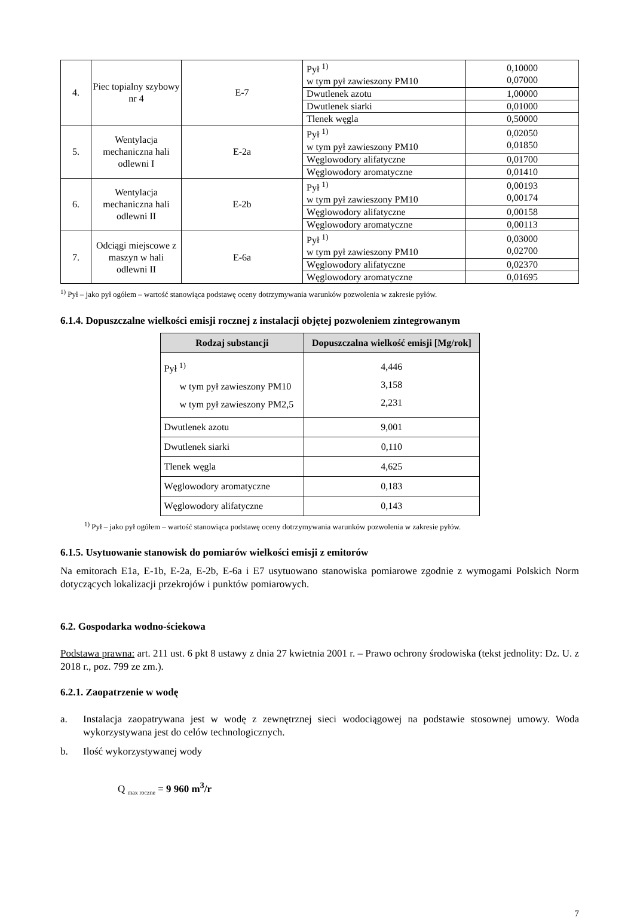| 4. | Piec topialny szybowy nr 4 | E-7 | Pył <sup>1)</sup> w tym pył zawieszony PM10 | 0,10000 0,07000 |
| | | | Dwutlenek azotu | 1,00000 |
| | | | Dwutlenek siarki | 0,01000 |
| | | | Tlenek węgla | 0,50000 |
| 5. | Wentylacja mechaniczna hali odlewni I | E-2a | Pył <sup>1)</sup> w tym pył zawieszony PM10 | 0,02050 0,01850 |
| | | | Węglowodory alifatyczne | 0,01700 |
| | | | Węglowodory aromatyczne | 0,01410 |
| 6. | Wentylacja mechaniczna hali odlewni II | E-2b | Pył <sup>1)</sup> w tym pył zawieszony PM10 | 0,00193 0,00174 |
| | | | Węglowodory alifatyczne | 0,00158 |
| | | | Węglowodory aromatyczne | 0,00113 |
| 7. | Odciągi miejscowe z maszyn w hali odlewni II | E-6a | Pył <sup>1)</sup> w tym pył zawieszony PM10 | 0,03000 0,02700 |
| | | | Węglowodory alifatyczne | 0,02370 |
| | | | Węglowodory aromatyczne | 0,01695 |
<sup>1)</sup> Pył – jako pył ogółem – wartość stanowiąca podstawę oceny dotrzymywania warunków pozwolenia w zakresie pyłów.
6.1.4. Dopuszczalne wielkości emisji rocznej z instalacji objętej pozwoleniem zintegrowanym
| Rodzaj substancji | Dopuszczalna wielkość emisji [Mg/rok] |
| --- | --- |
| Pył <sup>1)</sup> w tym pył zawieszony PM10 w tym pył zawieszony PM2,5 | 4,446 3,158 2,231 |
| Dwutlenek azotu | 9,001 |
| Dwutlenek siarki | 0,110 |
| Tlenek węgla | 4,625 |
| Węglowodory aromatyczne | 0,183 |
| Węglowodory alifatyczne | 0,143 |
<sup>1)</sup> Pył – jako pył ogółem – wartość stanowiąca podstawę oceny dotrzymywania warunków pozwolenia w zakresie pyłów.
6.1.5. Usytuowanie stanowisk do pomiarów wielkości emisji z emitorów
Na emitorach E1a, E-1b, E-2a, E-2b, E-6a i E7 usytuowano stanowiska pomiarowe zgodnie z wymogami Polskich Norm dotyczących lokalizacji przekrojów i punktów pomiarowych.
6.2. Gospodarka wodno-ściekowa
Podstawa prawna: art. 211 ust. 6 pkt 8 ustawy z dnia 27 kwietnia 2001 r. – Prawo ochrony środowiska (tekst jednolity: Dz. U. z 2018 r., poz. 799 ze zm.).
6.2.1. Zaopatrzenie w wodę
a.
Instalacja zaopatrywana jest w wodę z zewnętrznej sieci wodociągowej na podstawie stosownej umowy. Woda wykorzystywana jest do celów technologicznych.
b.
Ilość wykorzystywanej wody
Q <sub>max roczne</sub> = 9 960 m<sup>3</sup>/r
7